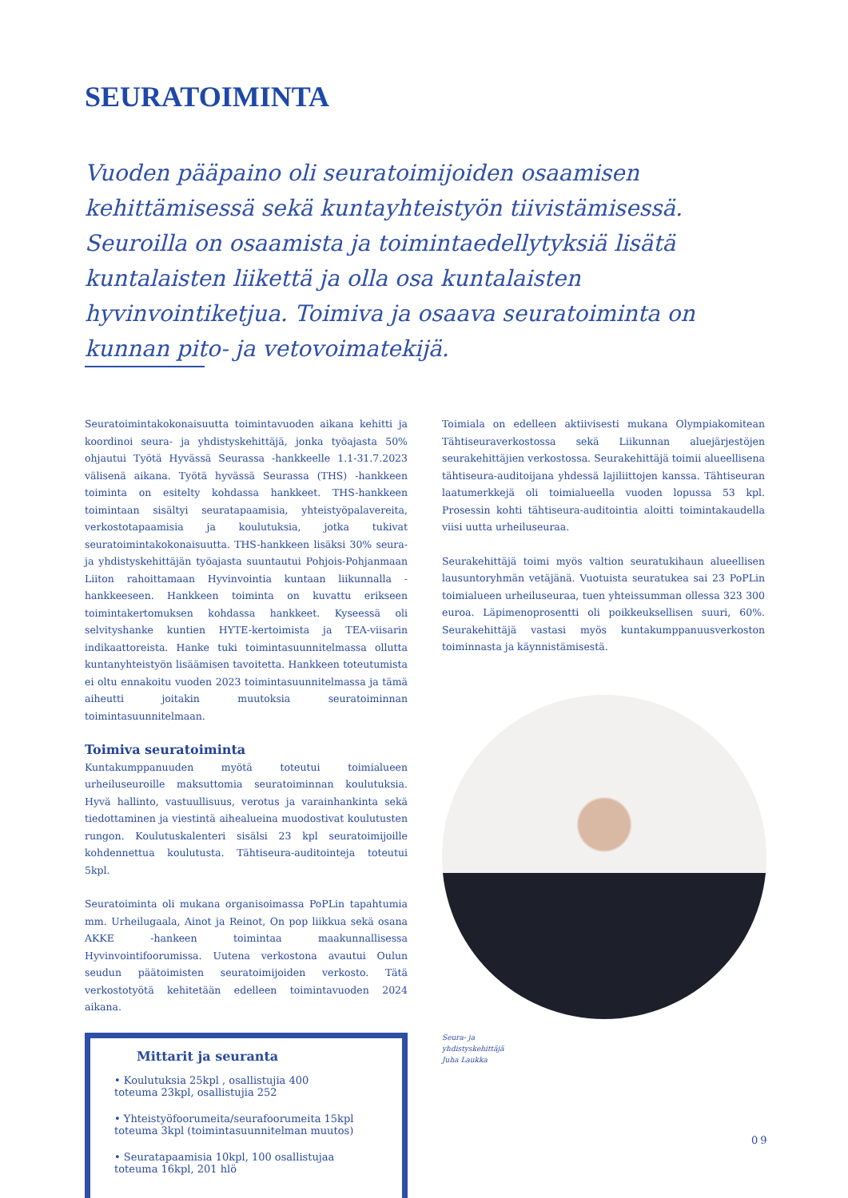SEURATOIMINTA
Vuoden pääpaino oli seuratoimijoiden osaamisen kehittämisessä sekä kuntayhteistyön tiivistämisessä. Seuroilla on osaamista ja toimintaedellytyksiä lisätä kuntalaisten liikettä ja olla osa kuntalaisten hyvinvointiketjua. Toimiva ja osaava seuratoiminta on kunnan pito- ja vetovoimatekijä.
Seuratoimintakokonaisuutta toimintavuoden aikana kehitti ja koordinoi seura- ja yhdistyskehittäjä, jonka työajasta 50% ohjautui Työtä Hyvässä Seurassa -hankkeelle 1.1-31.7.2023 välisenä aikana. Työtä hyvässä Seurassa (THS) -hankkeen toiminta on esitelty kohdassa hankkeet. THS-hankkeen toimintaan sisältyi seuratapaamisia, yhteistyöpalavereita, verkostotapaamisia ja koulutuksia, jotka tukivat seuratoimintakokonaisuutta. THS-hankkeen lisäksi 30% seura- ja yhdistyskehittäjän työajasta suuntautui Pohjois-Pohjanmaan Liiton rahoittamaan Hyvinvointia kuntaan liikunnalla -hankkeeseen. Hankkeen toiminta on kuvattu erikseen toimintakertomuksen kohdassa hankkeet. Kyseessä oli selvityshanke kuntien HYTE-kertoimista ja TEA-viisarin indikaattoreista. Hanke tuki toimintasuunnitelmassa ollutta kuntanyhteistyön lisäämisen tavoitetta. Hankkeen toteutumista ei oltu ennakoitu vuoden 2023 toimintasuunnitelmassa ja tämä aiheutti joitakin muutoksia seuratoiminnan toimintasuunnitelmaan.
Toimiva seuratoiminta
Kuntakumppanuuden myötä toteutui toimialueen urheiluseuroille maksuttomia seuratoiminnan koulutuksia. Hyvä hallinto, vastuullisuus, verotus ja varainhankinta sekä tiedottaminen ja viestintä aihealueina muodostivat koulutusten rungon. Koulutuskalenteri sisälsi 23 kpl seuratoimijoille kohdennettua koulutusta. Tähtiseura-auditointeja toteutui 5kpl.
Seuratoiminta oli mukana organisoimassa PoPLin tapahtumia mm. Urheilugaala, Ainot ja Reinot, On pop liikkua sekä osana AKKE -hankeen toimintaa maakunnallisessa Hyvinvointifoorumissa. Uutena verkostona avautui Oulun seudun päätoimisten seuratoimijoiden verkosto. Tätä verkostotyötä kehitetään edelleen toimintavuoden 2024 aikana.
Mittarit ja seuranta
• Koulutuksia 25kpl , osallistujia 400
toteuma 23kpl, osallistujia 252
• Yhteistyöfoorumeita/seurafoorumeita 15kpl
toteuma 3kpl (toimintasuunnitelman muutos)
• Seuratapaamisia 10kpl, 100 osallistujaa
toteuma 16kpl, 201 hlö
Toimiala on edelleen aktiivisesti mukana Olympiakomitean Tähtiseuraverkostossa sekä Liikunnan aluejärjestöjen seurakehittäjien verkostossa. Seurakehittäjä toimii alueellisena tähtiseura-auditoijana yhdessä lajiliittojen kanssa. Tähtiseuran laatumerkkejä oli toimialueella vuoden lopussa 53 kpl. Prosessin kohti tähtiseura-auditointia aloitti toimintakaudella viisi uutta urheiluseuraa.
Seurakehittäjä toimi myös valtion seuratukihaun alueellisen lausuntoryhmän vetäjänä. Vuotuista seuratukea sai 23 PoPLin toimialueen urheiluseuraa, tuen yhteissumman ollessa 323 300 euroa. Läpimenoprosentti oli poikkeuksellisen suuri, 60%. Seurakehittäjä vastasi myös kuntakumppanuusverkoston toiminnasta ja käynnistämisestä.
Seura- ja
yhdistyskehittäjä
Juha Laukka
09